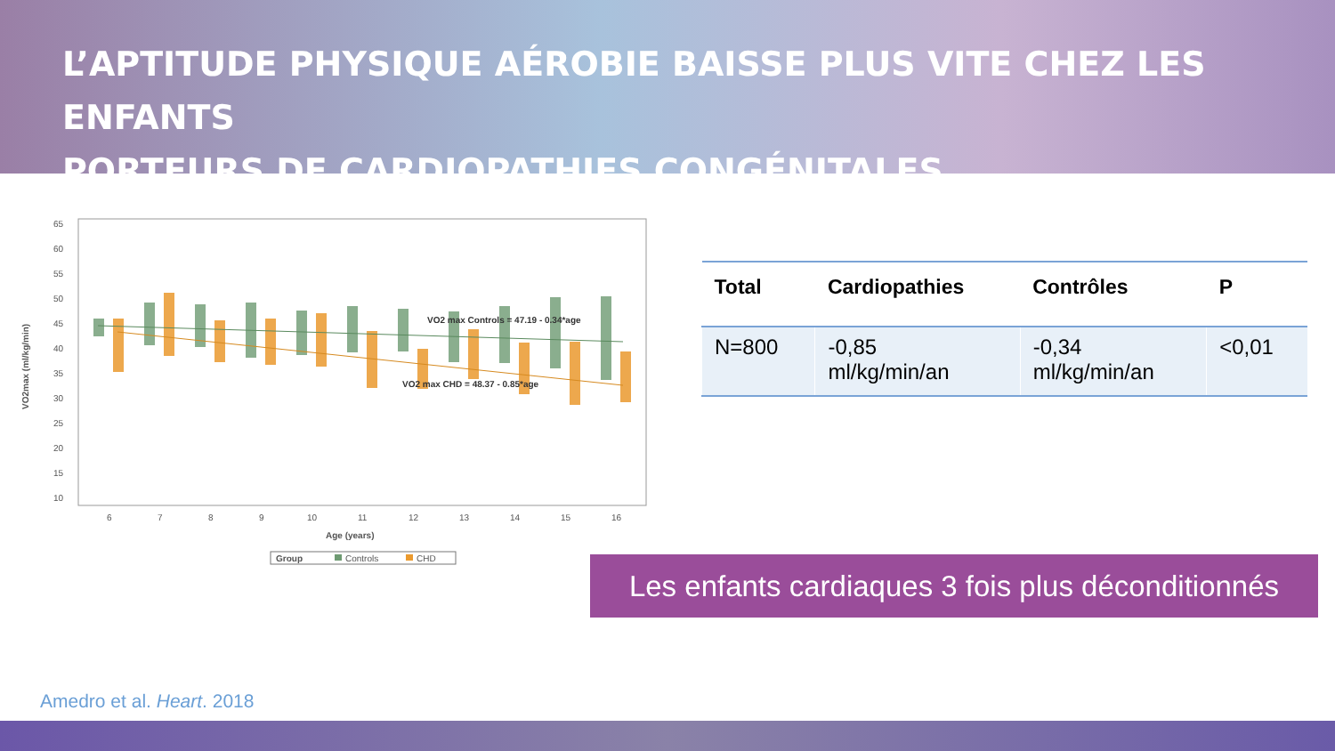L’APTITUDE PHYSIQUE AÉROBIE BAISSE PLUS VITE CHEZ LES ENFANTS
PORTEURS DE CARDIOPATHIES CONGÉNITALES
65
60
55
50
45
40
35
30
25
20
15
10
VO2max (ml/kg/min)
VO2 max Controls = 47.19 - 0.34*age
VO2 max CHD = 48.37 - 0.85*age
6
7
8
9
10
11
12
13
14
15
16
Age (years)
Group
Controls
CHD
| Total | Cardiopathies | Contrôles | P |
| --- | --- | --- | --- |
| N=800 | -0,85 ml/kg/min/an | -0,34 ml/kg/min/an | <0,01 |
Les enfants cardiaques 3 fois plus déconditionnés
Amedro et al. Heart. 2018